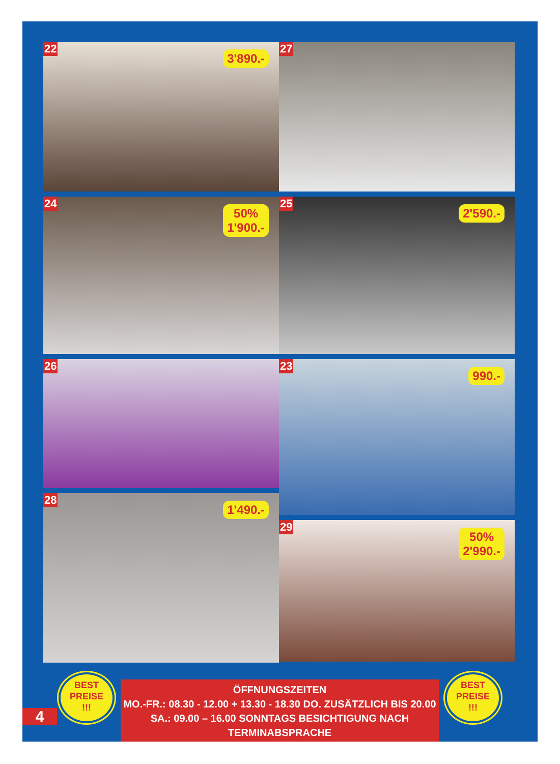22
3'890.-
24
50%
1'900.-
26
28
1'490.-
27
25
2'590.-
23
990.-
29
50%
2'990.-
BEST
PREISE
!!!
4
ÖFFNUNGSZEITEN
MO.-FR.: 08.30 - 12.00 + 13.30 - 18.30 DO. ZUSÄTZLICH BIS 20.00
SA.: 09.00 – 16.00 SONNTAGS BESICHTIGUNG NACH TERMINABSPRACHE
BEST
PREISE
!!!